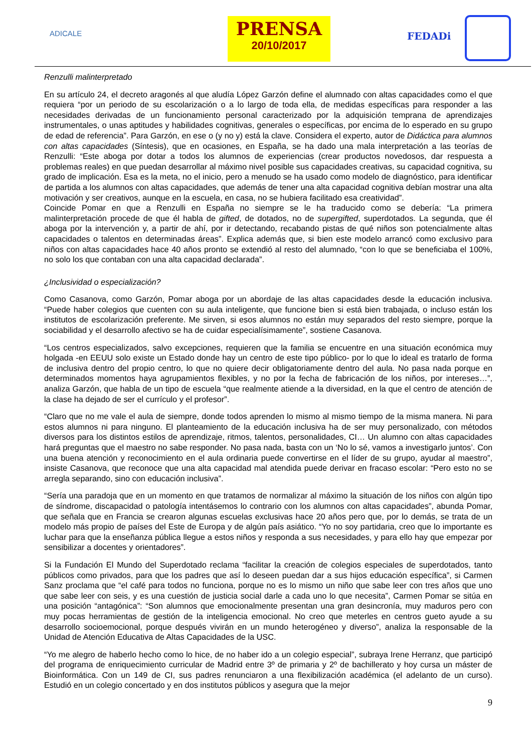ADICALE
PRENSA
20/10/2017
FEDADi
Renzulli malinterpretado
En su artículo 24, el decreto aragonés al que aludía López Garzón define el alumnado con altas capacidades como el que requiera “por un periodo de su escolarización o a lo largo de toda ella, de medidas específicas para responder a las necesidades derivadas de un funcionamiento personal caracterizado por la adquisición temprana de aprendizajes instrumentales, o unas aptitudes y habilidades cognitivas, generales o específicas, por encima de lo esperado en su grupo de edad de referencia”. Para Garzón, en ese o (y no y) está la clave. Considera el experto, autor de Didáctica para alumnos con altas capacidades (Síntesis), que en ocasiones, en España, se ha dado una mala interpretación a las teorías de Renzulli: “Este aboga por dotar a todos los alumnos de experiencias (crear productos novedosos, dar respuesta a problemas reales) en que puedan desarrollar al máximo nivel posible sus capacidades creativas, su capacidad cognitiva, su grado de implicación. Esa es la meta, no el inicio, pero a menudo se ha usado como modelo de diagnóstico, para identificar de partida a los alumnos con altas capacidades, que además de tener una alta capacidad cognitiva debían mostrar una alta motivación y ser creativos, aunque en la escuela, en casa, no se hubiera facilitado esa creatividad”.
Coincide Pomar en que a Renzulli en España no siempre se le ha traducido como se debería: “La primera malinterpretación procede de que él habla de gifted, de dotados, no de supergifted, superdotados. La segunda, que él aboga por la intervención y, a partir de ahí, por ir detectando, recabando pistas de qué niños son potencialmente altas capacidades o talentos en determinadas áreas”. Explica además que, si bien este modelo arrancó como exclusivo para niños con altas capacidades hace 40 años pronto se extendió al resto del alumnado, “con lo que se beneficiaba el 100%, no solo los que contaban con una alta capacidad declarada”.
¿Inclusividad o especialización?
Como Casanova, como Garzón, Pomar aboga por un abordaje de las altas capacidades desde la educación inclusiva. “Puede haber colegios que cuenten con su aula inteligente, que funcione bien si está bien trabajada, o incluso están los institutos de escolarización preferente. Me sirven, si esos alumnos no están muy separados del resto siempre, porque la sociabilidad y el desarrollo afectivo se ha de cuidar especialísimamente”, sostiene Casanova.
“Los centros especializados, salvo excepciones, requieren que la familia se encuentre en una situación económica muy holgada -en EEUU solo existe un Estado donde hay un centro de este tipo público- por lo que lo ideal es tratarlo de forma de inclusiva dentro del propio centro, lo que no quiere decir obligatoriamente dentro del aula. No pasa nada porque en determinados momentos haya agrupamientos flexibles, y no por la fecha de fabricación de los niños, por intereses…”, analiza Garzón, que habla de un tipo de escuela “que realmente atiende a la diversidad, en la que el centro de atención de la clase ha dejado de ser el currículo y el profesor”.
“Claro que no me vale el aula de siempre, donde todos aprenden lo mismo al mismo tiempo de la misma manera. Ni para estos alumnos ni para ninguno. El planteamiento de la educación inclusiva ha de ser muy personalizado, con métodos diversos para los distintos estilos de aprendizaje, ritmos, talentos, personalidades, CI… Un alumno con altas capacidades hará preguntas que el maestro no sabe responder. No pasa nada, basta con un ‘No lo sé, vamos a investigarlo juntos’. Con una buena atención y reconocimiento en el aula ordinaria puede convertirse en el líder de su grupo, ayudar al maestro”, insiste Casanova, que reconoce que una alta capacidad mal atendida puede derivar en fracaso escolar: “Pero esto no se arregla separando, sino con educación inclusiva”.
“Sería una paradoja que en un momento en que tratamos de normalizar al máximo la situación de los niños con algún tipo de síndrome, discapacidad o patología intentásemos lo contrario con los alumnos con altas capacidades”, abunda Pomar, que señala que en Francia se crearon algunas escuelas exclusivas hace 20 años pero que, por lo demás, se trata de un modelo más propio de países del Este de Europa y de algún país asiático. “Yo no soy partidaria, creo que lo importante es luchar para que la enseñanza pública llegue a estos niños y responda a sus necesidades, y para ello hay que empezar por sensibilizar a docentes y orientadores”.
Si la Fundación El Mundo del Superdotado reclama “facilitar la creación de colegios especiales de superdotados, tanto públicos como privados, para que los padres que así lo deseen puedan dar a sus hijos educación específica”, si Carmen Sanz proclama que “el café para todos no funciona, porque no es lo mismo un niño que sabe leer con tres años que uno que sabe leer con seis, y es una cuestión de justicia social darle a cada uno lo que necesita”, Carmen Pomar se sitúa en una posición “antagónica”: “Son alumnos que emocionalmente presentan una gran desincronía, muy maduros pero con muy pocas herramientas de gestión de la inteligencia emocional. No creo que meterles en centros gueto ayude a su desarrollo socioemocional, porque después vivirán en un mundo heterogéneo y diverso”, analiza la responsable de la Unidad de Atención Educativa de Altas Capacidades de la USC.
“Yo me alegro de haberlo hecho como lo hice, de no haber ido a un colegio especial”, subraya Irene Herranz, que participó del programa de enriquecimiento curricular de Madrid entre 3º de primaria y 2º de bachillerato y hoy cursa un máster de Bioinformática. Con un 149 de CI, sus padres renunciaron a una flexibilización académica (el adelanto de un curso). Estudió en un colegio concertado y en dos institutos públicos y asegura que la mejor
9